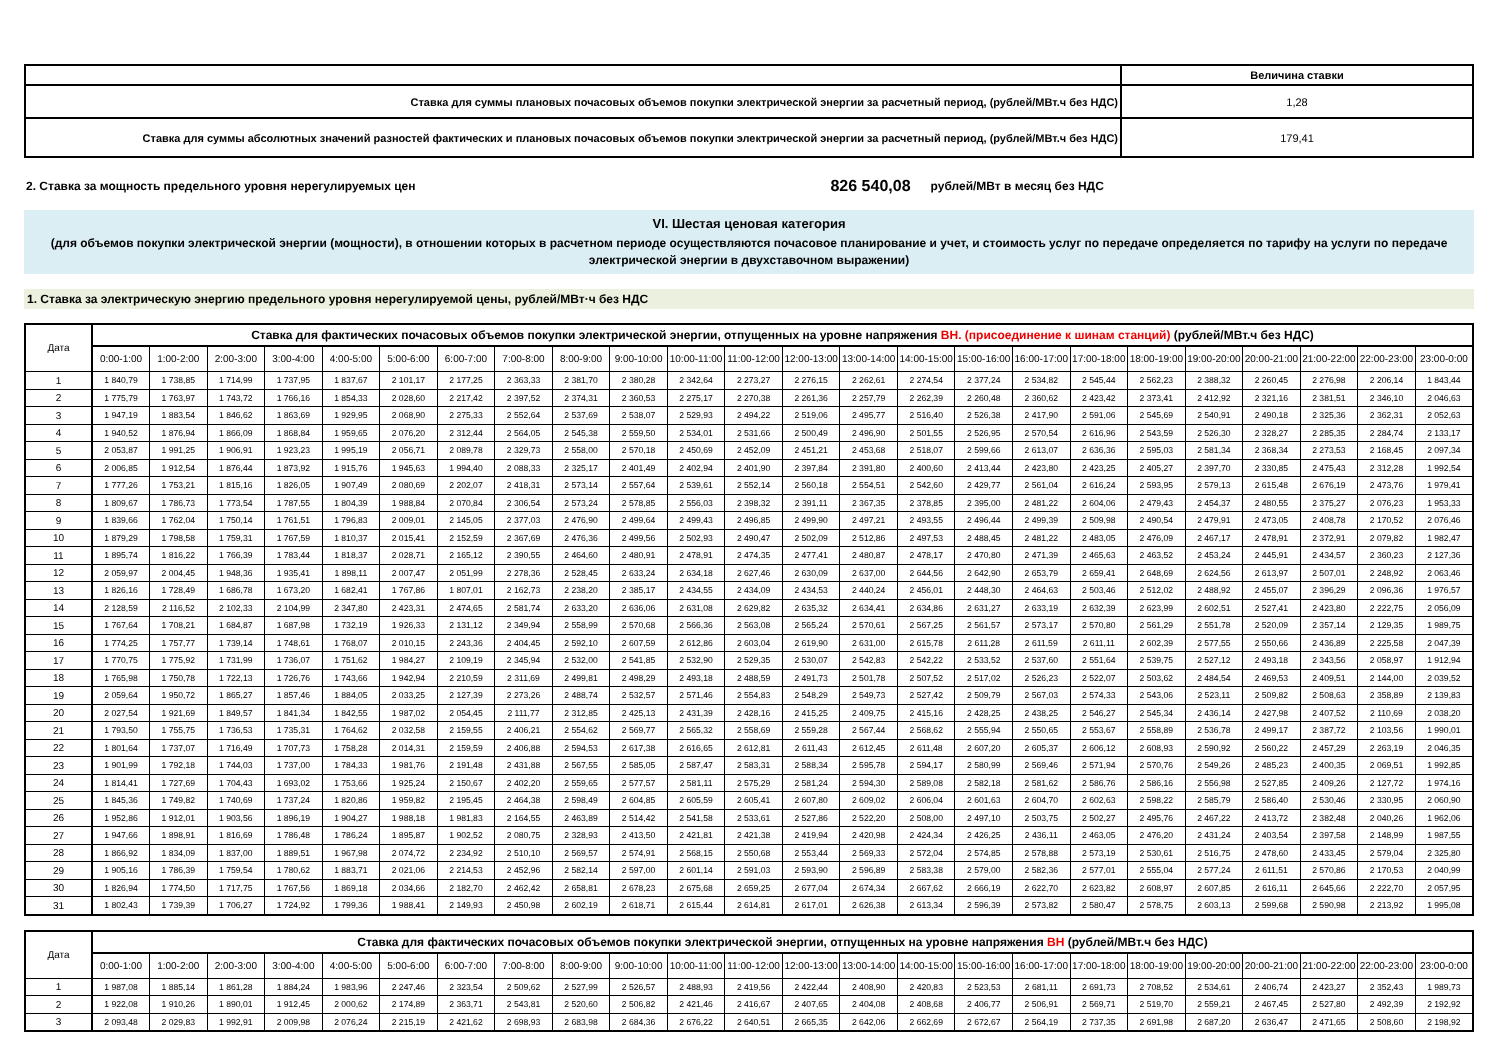| | Величина ставки |
| --- | --- |
| Ставка для суммы плановых почасовых объемов покупки электрической энергии за расчетный период, (рублей/МВт.ч без НДС) | 1,28 |
| Ставка для суммы абсолютных значений разностей фактических и плановых почасовых объемов покупки электрической энергии за расчетный период, (рублей/МВт.ч без НДС) | 179,41 |
2. Ставка за мощность предельного уровня нерегулируемых цен 826 540,08 рублей/МВт в месяц без НДС
VI. Шестая ценовая категория
(для объемов покупки электрической энергии (мощности), в отношении которых в расчетном периоде осуществляются почасовое планирование и учет, и стоимость услуг по передаче определяется по тарифу на услуги по передаче электрической энергии в двухставочном выражении)
1. Ставка за электрическую энергию предельного уровня нерегулируемой цены, рублей/МВт·ч без НДС
| Дата | Ставка для фактических почасовых объемов покупки электрической энергии, отпущенных на уровне напряжения ВН. (присоединение к шинам станций) (рублей/МВт.ч без НДС) | | | | | | | | | | | | | | | | | | | | | | | |
| --- | --- | --- | --- | --- | --- | --- | --- | --- | --- | --- | --- | --- | --- | --- | --- | --- | --- | --- | --- | --- | --- | --- | --- | --- |
| | 0:00-1:00 | 1:00-2:00 | 2:00-3:00 | 3:00-4:00 | 4:00-5:00 | 5:00-6:00 | 6:00-7:00 | 7:00-8:00 | 8:00-9:00 | 9:00-10:00 | 10:00-11:00 | 11:00-12:00 | 12:00-13:00 | 13:00-14:00 | 14:00-15:00 | 15:00-16:00 | 16:00-17:00 | 17:00-18:00 | 18:00-19:00 | 19:00-20:00 | 20:00-21:00 | 21:00-22:00 | 22:00-23:00 | 23:00-0:00 |
| 1 | 1 840,79 | 1 738,85 | 1 714,99 | 1 737,95 | 1 837,67 | 2 101,17 | 2 177,25 | 2 363,33 | 2 381,70 | 2 380,28 | 2 342,64 | 2 273,27 | 2 276,15 | 2 262,61 | 2 274,54 | 2 377,24 | 2 534,82 | 2 545,44 | 2 562,23 | 2 388,32 | 2 260,45 | 2 276,98 | 2 206,14 | 1 843,44 |
| 2 | 1 775,79 | 1 763,97 | 1 743,72 | 1 766,16 | 1 854,33 | 2 028,60 | 2 217,42 | 2 397,52 | 2 374,31 | 2 360,53 | 2 275,17 | 2 270,38 | 2 261,36 | 2 257,79 | 2 262,39 | 2 260,48 | 2 360,62 | 2 423,42 | 2 373,41 | 2 412,92 | 2 321,16 | 2 381,51 | 2 346,10 | 2 046,63 |
| 3 | 1 947,19 | 1 883,54 | 1 846,62 | 1 863,69 | 1 929,95 | 2 068,90 | 2 275,33 | 2 552,64 | 2 537,69 | 2 538,07 | 2 529,93 | 2 494,22 | 2 519,06 | 2 495,77 | 2 516,40 | 2 526,38 | 2 417,90 | 2 591,06 | 2 545,69 | 2 540,91 | 2 490,18 | 2 325,36 | 2 362,31 | 2 052,63 |
| 4 | 1 940,52 | 1 876,94 | 1 866,09 | 1 868,84 | 1 959,65 | 2 076,20 | 2 312,44 | 2 564,05 | 2 545,38 | 2 559,50 | 2 534,01 | 2 531,66 | 2 500,49 | 2 496,90 | 2 501,55 | 2 526,95 | 2 570,54 | 2 616,96 | 2 543,59 | 2 526,30 | 2 328,27 | 2 285,35 | 2 284,74 | 2 133,17 |
| 5 | 2 053,87 | 1 991,25 | 1 906,91 | 1 923,23 | 1 995,19 | 2 056,71 | 2 089,78 | 2 329,73 | 2 558,00 | 2 570,18 | 2 450,69 | 2 452,09 | 2 451,21 | 2 453,68 | 2 518,07 | 2 599,66 | 2 613,07 | 2 636,36 | 2 595,03 | 2 581,34 | 2 368,34 | 2 273,53 | 2 168,45 | 2 097,34 |
| 6 | 2 006,85 | 1 912,54 | 1 876,44 | 1 873,92 | 1 915,76 | 1 945,63 | 1 994,40 | 2 088,33 | 2 325,17 | 2 401,49 | 2 402,94 | 2 401,90 | 2 397,84 | 2 391,80 | 2 400,60 | 2 413,44 | 2 423,80 | 2 423,25 | 2 405,27 | 2 397,70 | 2 330,85 | 2 475,43 | 2 312,28 | 1 992,54 |
| 7 | 1 777,26 | 1 753,21 | 1 815,16 | 1 826,05 | 1 907,49 | 2 080,69 | 2 202,07 | 2 418,31 | 2 573,14 | 2 557,64 | 2 539,61 | 2 552,14 | 2 560,18 | 2 554,51 | 2 542,60 | 2 429,77 | 2 561,04 | 2 616,24 | 2 593,95 | 2 579,13 | 2 615,48 | 2 676,19 | 2 473,76 | 1 979,41 |
| 8 | 1 809,67 | 1 786,73 | 1 773,54 | 1 787,55 | 1 804,39 | 1 988,84 | 2 070,84 | 2 306,54 | 2 573,24 | 2 578,85 | 2 556,03 | 2 398,32 | 2 391,11 | 2 367,35 | 2 378,85 | 2 395,00 | 2 481,22 | 2 604,06 | 2 479,43 | 2 454,37 | 2 480,55 | 2 375,27 | 2 076,23 | 1 953,33 |
| 9 | 1 839,66 | 1 762,04 | 1 750,14 | 1 761,51 | 1 796,83 | 2 009,01 | 2 145,05 | 2 377,03 | 2 476,90 | 2 499,64 | 2 499,43 | 2 496,85 | 2 499,90 | 2 497,21 | 2 493,55 | 2 496,44 | 2 499,39 | 2 509,98 | 2 490,54 | 2 479,91 | 2 473,05 | 2 408,78 | 2 170,52 | 2 076,46 |
| 10 | 1 879,29 | 1 798,58 | 1 759,31 | 1 767,59 | 1 810,37 | 2 015,41 | 2 152,59 | 2 367,69 | 2 476,36 | 2 499,56 | 2 502,93 | 2 490,47 | 2 502,09 | 2 512,86 | 2 497,53 | 2 488,45 | 2 481,22 | 2 483,05 | 2 476,09 | 2 467,17 | 2 478,91 | 2 372,91 | 2 079,82 | 1 982,47 |
| 11 | 1 895,74 | 1 816,22 | 1 766,39 | 1 783,44 | 1 818,37 | 2 028,71 | 2 165,12 | 2 390,55 | 2 464,60 | 2 480,91 | 2 478,91 | 2 474,35 | 2 477,41 | 2 480,87 | 2 478,17 | 2 470,80 | 2 471,39 | 2 465,63 | 2 463,52 | 2 453,24 | 2 445,91 | 2 434,57 | 2 360,23 | 2 127,36 |
| 12 | 2 059,97 | 2 004,45 | 1 948,36 | 1 935,41 | 1 898,11 | 2 007,47 | 2 051,99 | 2 278,36 | 2 528,45 | 2 633,24 | 2 634,18 | 2 627,46 | 2 630,09 | 2 637,00 | 2 644,56 | 2 642,90 | 2 653,79 | 2 659,41 | 2 648,69 | 2 624,56 | 2 613,97 | 2 507,01 | 2 248,92 | 2 063,46 |
| 13 | 1 826,16 | 1 728,49 | 1 686,78 | 1 673,20 | 1 682,41 | 1 767,86 | 1 807,01 | 2 162,73 | 2 238,20 | 2 385,17 | 2 434,55 | 2 434,09 | 2 434,53 | 2 440,24 | 2 456,01 | 2 448,30 | 2 464,63 | 2 503,46 | 2 512,02 | 2 488,92 | 2 455,07 | 2 396,29 | 2 096,36 | 1 976,57 |
| 14 | 2 128,59 | 2 116,52 | 2 102,33 | 2 104,99 | 2 347,80 | 2 423,31 | 2 474,65 | 2 581,74 | 2 633,20 | 2 636,06 | 2 631,08 | 2 629,82 | 2 635,32 | 2 634,41 | 2 634,86 | 2 631,27 | 2 633,19 | 2 632,39 | 2 623,99 | 2 602,51 | 2 527,41 | 2 423,80 | 2 222,75 | 2 056,09 |
| 15 | 1 767,64 | 1 708,21 | 1 684,87 | 1 687,98 | 1 732,19 | 1 926,33 | 2 131,12 | 2 349,94 | 2 558,99 | 2 570,68 | 2 566,36 | 2 563,08 | 2 565,24 | 2 570,61 | 2 567,25 | 2 561,57 | 2 573,17 | 2 570,80 | 2 561,29 | 2 551,78 | 2 520,09 | 2 357,14 | 2 129,35 | 1 989,75 |
| 16 | 1 774,25 | 1 757,77 | 1 739,14 | 1 748,61 | 1 768,07 | 2 010,15 | 2 243,36 | 2 404,45 | 2 592,10 | 2 607,59 | 2 612,86 | 2 603,04 | 2 619,90 | 2 631,00 | 2 615,78 | 2 611,28 | 2 611,59 | 2 611,11 | 2 602,39 | 2 577,55 | 2 550,66 | 2 436,89 | 2 225,58 | 2 047,39 |
| 17 | 1 770,75 | 1 775,92 | 1 731,99 | 1 736,07 | 1 751,62 | 1 984,27 | 2 109,19 | 2 345,94 | 2 532,00 | 2 541,85 | 2 532,90 | 2 529,35 | 2 530,07 | 2 542,83 | 2 542,22 | 2 533,52 | 2 537,60 | 2 551,64 | 2 539,75 | 2 527,12 | 2 493,18 | 2 343,56 | 2 058,97 | 1 912,94 |
| 18 | 1 765,98 | 1 750,78 | 1 722,13 | 1 726,76 | 1 743,66 | 1 942,94 | 2 210,59 | 2 311,69 | 2 499,81 | 2 498,29 | 2 493,18 | 2 488,59 | 2 491,73 | 2 501,78 | 2 507,52 | 2 517,02 | 2 526,23 | 2 522,07 | 2 503,62 | 2 484,54 | 2 469,53 | 2 409,51 | 2 144,00 | 2 039,52 |
| 19 | 2 059,64 | 1 950,72 | 1 865,27 | 1 857,46 | 1 884,05 | 2 033,25 | 2 127,39 | 2 273,26 | 2 488,74 | 2 532,57 | 2 571,46 | 2 554,83 | 2 548,29 | 2 549,73 | 2 527,42 | 2 509,79 | 2 567,03 | 2 574,33 | 2 543,06 | 2 523,11 | 2 509,82 | 2 508,63 | 2 358,89 | 2 139,83 |
| 20 | 2 027,54 | 1 921,69 | 1 849,57 | 1 841,34 | 1 842,55 | 1 987,02 | 2 054,45 | 2 111,77 | 2 312,85 | 2 425,13 | 2 431,39 | 2 428,16 | 2 415,25 | 2 409,75 | 2 415,16 | 2 428,25 | 2 438,25 | 2 546,27 | 2 545,34 | 2 436,14 | 2 427,98 | 2 407,52 | 2 110,69 | 2 038,20 |
| 21 | 1 793,50 | 1 755,75 | 1 736,53 | 1 735,31 | 1 764,62 | 2 032,58 | 2 159,55 | 2 406,21 | 2 554,62 | 2 569,77 | 2 565,32 | 2 558,69 | 2 559,28 | 2 567,44 | 2 568,62 | 2 555,94 | 2 550,65 | 2 553,67 | 2 558,89 | 2 536,78 | 2 499,17 | 2 387,72 | 2 103,56 | 1 990,01 |
| 22 | 1 801,64 | 1 737,07 | 1 716,49 | 1 707,73 | 1 758,28 | 2 014,31 | 2 159,59 | 2 406,88 | 2 594,53 | 2 617,38 | 2 616,65 | 2 612,81 | 2 611,43 | 2 612,45 | 2 611,48 | 2 607,20 | 2 605,37 | 2 606,12 | 2 608,93 | 2 590,92 | 2 560,22 | 2 457,29 | 2 263,19 | 2 046,35 |
| 23 | 1 901,99 | 1 792,18 | 1 744,03 | 1 737,00 | 1 784,33 | 1 981,76 | 2 191,48 | 2 431,88 | 2 567,55 | 2 585,05 | 2 587,47 | 2 583,31 | 2 588,34 | 2 595,78 | 2 594,17 | 2 580,99 | 2 569,46 | 2 571,94 | 2 570,76 | 2 549,26 | 2 485,23 | 2 400,35 | 2 069,51 | 1 992,85 |
| 24 | 1 814,41 | 1 727,69 | 1 704,43 | 1 693,02 | 1 753,66 | 1 925,24 | 2 150,67 | 2 402,20 | 2 559,65 | 2 577,57 | 2 581,11 | 2 575,29 | 2 581,24 | 2 594,30 | 2 589,08 | 2 582,18 | 2 581,62 | 2 586,76 | 2 586,16 | 2 556,98 | 2 527,85 | 2 409,26 | 2 127,72 | 1 974,16 |
| 25 | 1 845,36 | 1 749,82 | 1 740,69 | 1 737,24 | 1 820,86 | 1 959,82 | 2 195,45 | 2 464,38 | 2 598,49 | 2 604,85 | 2 605,59 | 2 605,41 | 2 607,80 | 2 609,02 | 2 606,04 | 2 601,63 | 2 604,70 | 2 602,63 | 2 598,22 | 2 585,79 | 2 586,40 | 2 530,46 | 2 330,95 | 2 060,90 |
| 26 | 1 952,86 | 1 912,01 | 1 903,56 | 1 896,19 | 1 904,27 | 1 988,18 | 1 981,83 | 2 164,55 | 2 463,89 | 2 514,42 | 2 541,58 | 2 533,61 | 2 527,86 | 2 522,20 | 2 508,00 | 2 497,10 | 2 503,75 | 2 502,27 | 2 495,76 | 2 467,22 | 2 413,72 | 2 382,48 | 2 040,26 | 1 962,06 |
| 27 | 1 947,66 | 1 898,91 | 1 816,69 | 1 786,48 | 1 786,24 | 1 895,87 | 1 902,52 | 2 080,75 | 2 328,93 | 2 413,50 | 2 421,81 | 2 421,38 | 2 419,94 | 2 420,98 | 2 424,34 | 2 426,25 | 2 436,11 | 2 463,05 | 2 476,20 | 2 431,24 | 2 403,54 | 2 397,58 | 2 148,99 | 1 987,55 |
| 28 | 1 866,92 | 1 834,09 | 1 837,00 | 1 889,51 | 1 967,98 | 2 074,72 | 2 234,92 | 2 510,10 | 2 569,57 | 2 574,91 | 2 568,15 | 2 550,68 | 2 553,44 | 2 569,33 | 2 572,04 | 2 574,85 | 2 578,88 | 2 573,19 | 2 530,61 | 2 516,75 | 2 478,60 | 2 433,45 | 2 579,04 | 2 325,80 |
| 29 | 1 905,16 | 1 786,39 | 1 759,54 | 1 780,62 | 1 883,71 | 2 021,06 | 2 214,53 | 2 452,96 | 2 582,14 | 2 597,00 | 2 601,14 | 2 591,03 | 2 593,90 | 2 596,89 | 2 583,38 | 2 579,00 | 2 582,36 | 2 577,01 | 2 555,04 | 2 577,24 | 2 611,51 | 2 570,86 | 2 170,53 | 2 040,99 |
| 30 | 1 826,94 | 1 774,50 | 1 717,75 | 1 767,56 | 1 869,18 | 2 034,66 | 2 182,70 | 2 462,42 | 2 658,81 | 2 678,23 | 2 675,68 | 2 659,25 | 2 677,04 | 2 674,34 | 2 667,62 | 2 666,19 | 2 622,70 | 2 623,82 | 2 608,97 | 2 607,85 | 2 616,11 | 2 645,66 | 2 222,70 | 2 057,95 |
| 31 | 1 802,43 | 1 739,39 | 1 706,27 | 1 724,92 | 1 799,36 | 1 988,41 | 2 149,93 | 2 450,98 | 2 602,19 | 2 618,71 | 2 615,44 | 2 614,81 | 2 617,01 | 2 626,38 | 2 613,34 | 2 596,39 | 2 573,82 | 2 580,47 | 2 578,75 | 2 603,13 | 2 599,68 | 2 590,98 | 2 213,92 | 1 995,08 |
| Дата | Ставка для фактических почасовых объемов покупки электрической энергии, отпущенных на уровне напряжения ВН (рублей/МВт.ч без НДС) | | | | | | | | | | | | | | | | | | | | | | | |
| --- | --- | --- | --- | --- | --- | --- | --- | --- | --- | --- | --- | --- | --- | --- | --- | --- | --- | --- | --- | --- | --- | --- | --- | --- |
| | 0:00-1:00 | 1:00-2:00 | 2:00-3:00 | 3:00-4:00 | 4:00-5:00 | 5:00-6:00 | 6:00-7:00 | 7:00-8:00 | 8:00-9:00 | 9:00-10:00 | 10:00-11:00 | 11:00-12:00 | 12:00-13:00 | 13:00-14:00 | 14:00-15:00 | 15:00-16:00 | 16:00-17:00 | 17:00-18:00 | 18:00-19:00 | 19:00-20:00 | 20:00-21:00 | 21:00-22:00 | 22:00-23:00 | 23:00-0:00 |
| 1 | 1 987,08 | 1 885,14 | 1 861,28 | 1 884,24 | 1 983,96 | 2 247,46 | 2 323,54 | 2 509,62 | 2 527,99 | 2 526,57 | 2 488,93 | 2 419,56 | 2 422,44 | 2 408,90 | 2 420,83 | 2 523,53 | 2 681,11 | 2 691,73 | 2 708,52 | 2 534,61 | 2 406,74 | 2 423,27 | 2 352,43 | 1 989,73 |
| 2 | 1 922,08 | 1 910,26 | 1 890,01 | 1 912,45 | 2 000,62 | 2 174,89 | 2 363,71 | 2 543,81 | 2 520,60 | 2 506,82 | 2 421,46 | 2 416,67 | 2 407,65 | 2 404,08 | 2 408,68 | 2 406,77 | 2 506,91 | 2 569,71 | 2 519,70 | 2 559,21 | 2 467,45 | 2 527,80 | 2 492,39 | 2 192,92 |
| 3 | 2 093,48 | 2 029,83 | 1 992,91 | 2 009,98 | 2 076,24 | 2 215,19 | 2 421,62 | 2 698,93 | 2 683,98 | 2 684,36 | 2 676,22 | 2 640,51 | 2 665,35 | 2 642,06 | 2 662,69 | 2 672,67 | 2 564,19 | 2 737,35 | 2 691,98 | 2 687,20 | 2 636,47 | 2 471,65 | 2 508,60 | 2 198,92 |